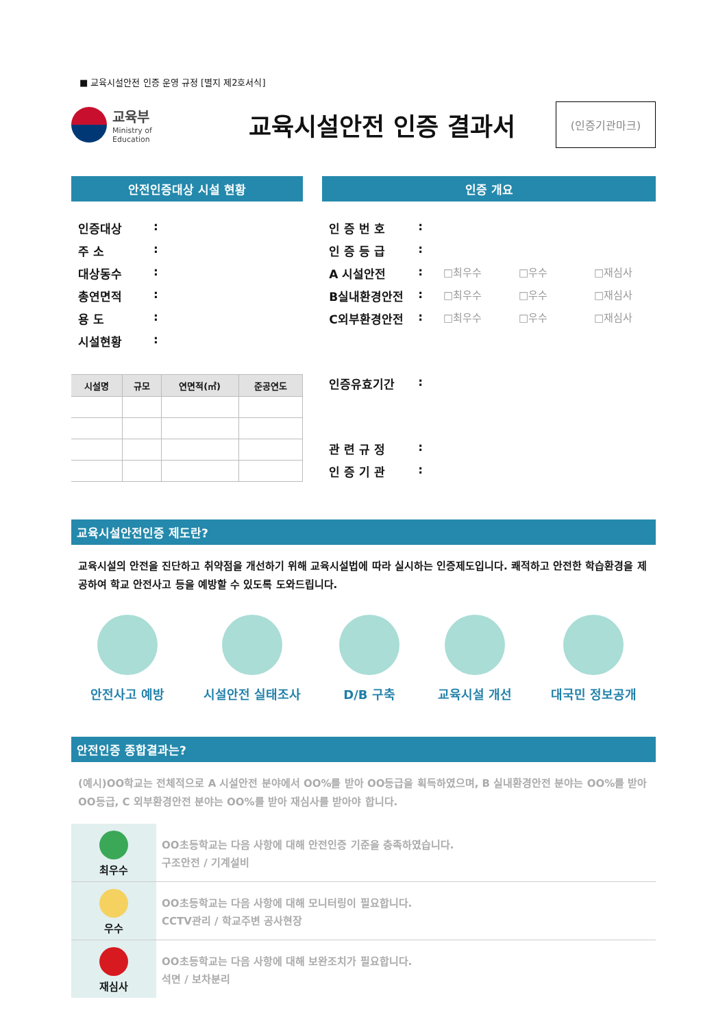■ 교육시설안전 인증 운영 규정 [별지 제2호서식]
교육부
Ministry of
Education
교육시설안전 인증 결과서
(인증기관마크)
안전인증대상 시설 현황
인증대상:
주 소:
대상동수:
총연면적:
용 도:
시설현황:
| 시설명 | 규모 | 연면적(㎡) | 준공연도 |
| --- | --- | --- | --- |
인증 개요
인 증 번 호:
인 증 등 급:
A 시설안전: □최우수 □우수 □재심사
B실내환경안전: □최우수 □우수 □재심사
C외부환경안전: □최우수 □우수 □재심사
인증유효기간:
관 련 규 정:
인 증 기 관:
교육시설안전인증 제도란?
교육시설의 안전을 진단하고 취약점을 개선하기 위해 교육시설법에 따라 실시하는 인증제도입니다. 쾌적하고 안전한 학습환경을 제공하여 학교 안전사고 등을 예방할 수 있도록 도와드립니다.
안전사고 예방 시설안전 실태조사 D/B 구축 교육시설 개선 대국민 정보공개
안전인증 종합결과는?
(예시)OO학교는 전체적으로 A 시설안전 분야에서 OO%를 받아 OO등급을 획득하였으며, B 실내환경안전 분야는 OO%를 받아 OO등급, C 외부환경안전 분야는 OO%를 받아 재심사를 받아야 합니다.
최우수
OO초등학교는 다음 사항에 대해 안전인증 기준을 충족하였습니다.
구조안전 / 기계설비
우수
OO초등학교는 다음 사항에 대해 모니터링이 필요합니다.
CCTV관리 / 학교주변 공사현장
재심사
OO초등학교는 다음 사항에 대해 보완조치가 필요합니다.
석면 / 보차분리